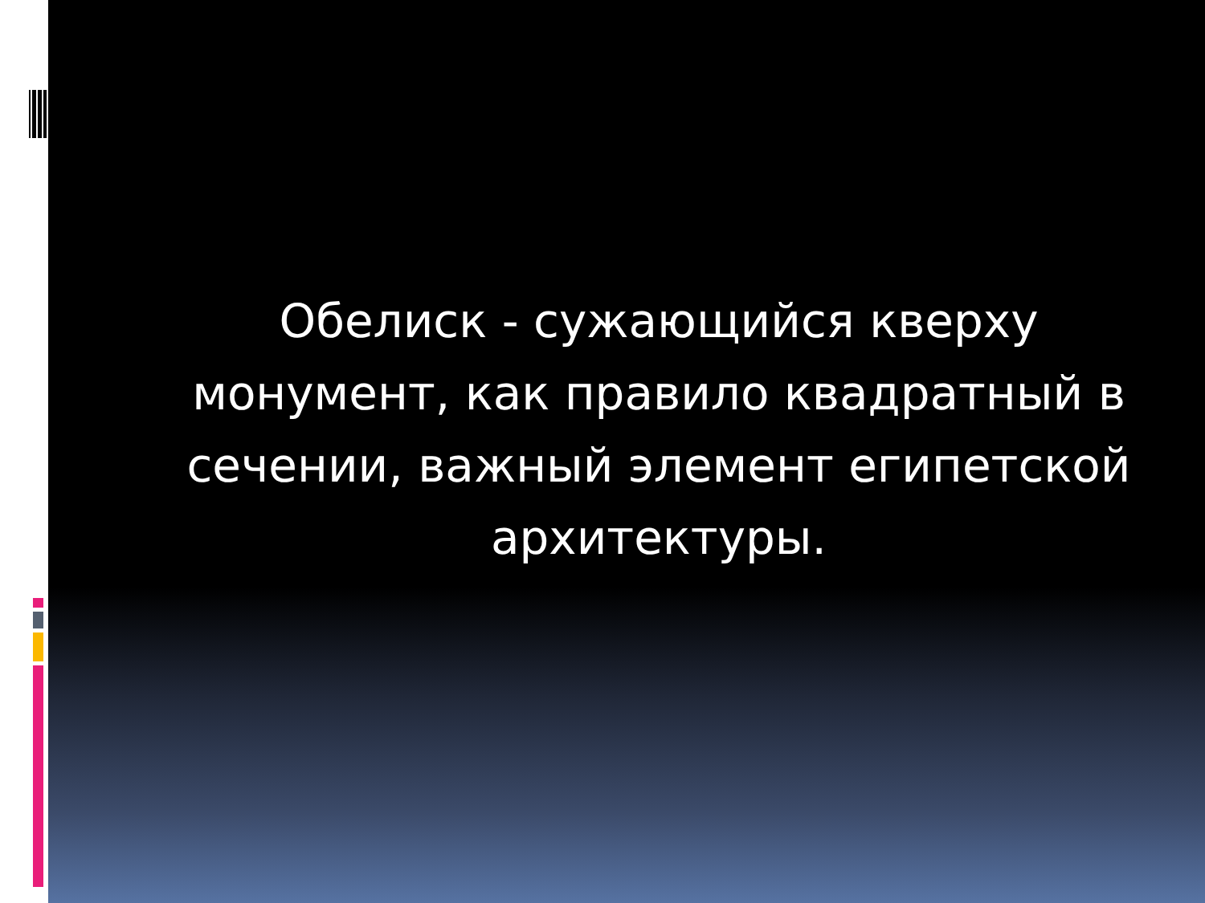Обелиск - сужающийся кверху монумент, как правило квадратный в сечении, важный элемент египетской архитектуры.